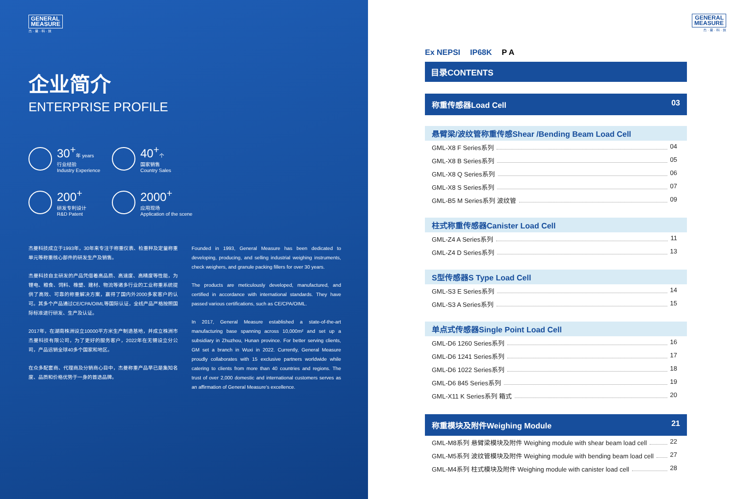GENERAL
MEASURE
杰 · 曼 · 科 · 技
企业简介
ENTERPRISE PROFILE
30<sup>+</sup>年 years
行业经验
Industry Experience
40<sup>+</sup>个
国家销售
Country Sales
200<sup>+</sup>
研发专利设计
R&D Patent
2000<sup>+</sup>
应用现场
Application of the scene
杰曼科技成立于1993年，30年来专注于称重仪表、检重秤及定量称重单元等称重核心部件的研发生产及销售。
杰曼科技自主研发的产品凭借着高品质、高速度、高精度等性能，为锂电、粮食、饲料、橡塑、建材、物流等诸多行业的工业称重系统提供了高效、可靠的称重解决方案，赢得了国内外2000多家客户的认可。其多个产品通过CE/CPA/OIML等国际认证，全线产品严格按照国际标准进行研发、生产及认证。
2017年，在湖南株洲设立10000平方米生产制造基地，并成立株洲市杰曼科技有限公司，为了更好的服务客户，2022年在无锡设立分公司，产品远销全球40多个国家和地区。
在众多配套商、代理商及分销商心目中，杰曼称重产品早已是集知名度、品质和价格优势于一身的首选品牌。
Founded in 1993, General Measure has been dedicated to developing, producing, and selling industrial weighing instruments, check weighers, and granule packing fillers for over 30 years.
The products are meticulously developed, manufactured, and certified in accordance with international standards. They have passed various certifications, such as CE/CPA/OIML.
In 2017, General Measure established a state-of-the-art manufacturing base spanning across 10,000m² and set up a subsidiary in Zhuzhou, Hunan province. For better serving clients, GM set a branch in Wuxi in 2022. Currently, General Measure proudly collaborates with 15 exclusive partners worldwide while catering to clients from more than 40 countries and regions. The trust of over 2,000 domestic and international customers serves as an affirmation of General Measure's excellence.
GENERAL
MEASURE
杰 · 曼 · 科 · 技
Ex NEPSI IP68K P A
目录CONTENTS
称重传感器Load Cell 03
悬臂梁/波纹管称重传感Shear /Bending Beam Load Cell
GML-X8 F Series系列 04
GML-X8 B Series系列 05
GML-X8 Q Series系列 06
GML-X8 S Series系列 07
GML-B5 M Series系列 波纹管 09
柱式称重传感器Canister Load Cell
GML-Z4 A Series系列 11
GML-Z4 D Series系列 13
S型传感器S Type Load Cell
GML-S3 E Series系列 14
GML-S3 A Series系列 15
单点式传感器Single Point Load Cell
GML-D6 1260 Series系列 16
GML-D6 1241 Series系列 17
GML-D6 1022 Series系列 18
GML-D6 845 Series系列 19
GML-X11 K Series系列 箱式 20
称重模块及附件Weighing Module 21
GML-M8系列 悬臂梁模块及附件 Weighing module with shear beam load cell 22
GML-M5系列 波纹管模块及附件 Weighing module with bending beam load cell 27
GML-M4系列 柱式模块及附件 Weighing module with canister load cell 28